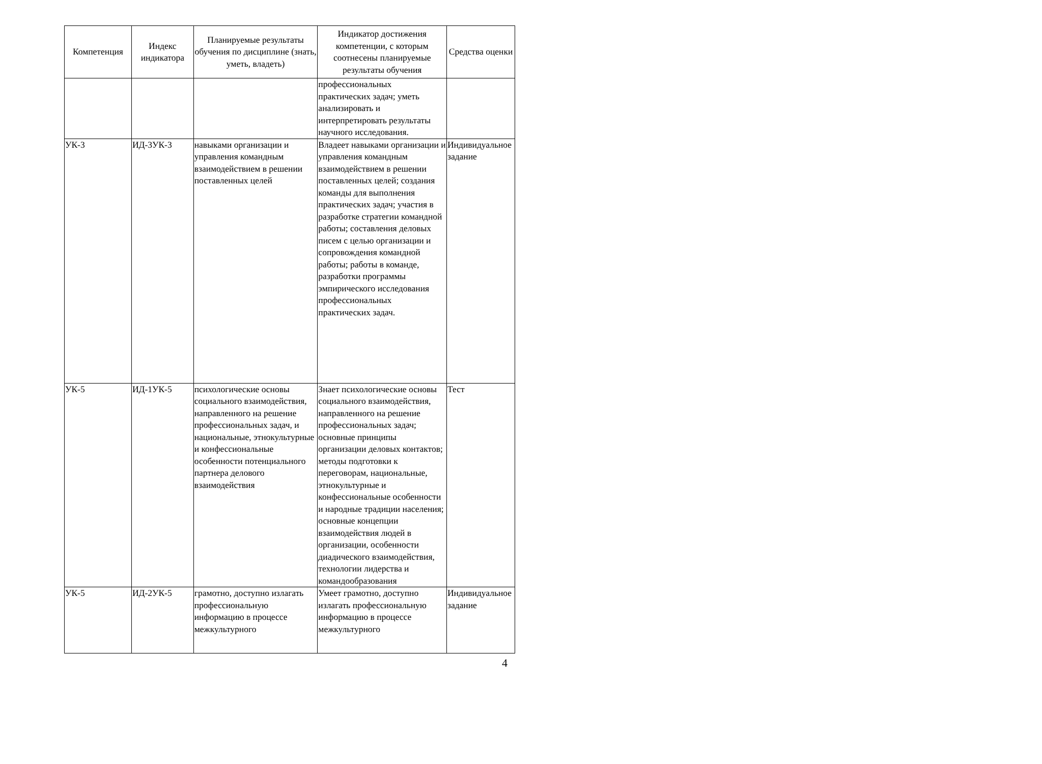| Компетенция | Индекс индикатора | Планируемые результаты обучения по дисциплине (знать, уметь, владеть) | Индикатор достижения компетенции, с которым соотнесены планируемые результаты обучения | Средства оценки |
| --- | --- | --- | --- | --- |
| | | | профессиональных практических задач; уметь анализировать и интерпретировать результаты научного исследования. | |
| УК-3 | ИД-3УК-3 | навыками организации и управления командным взаимодействием в решении поставленных целей | Владеет навыками организации и управления командным взаимодействием в решении поставленных целей; создания команды для выполнения практических задач; участия в разработке стратегии командной работы; составления деловых писем с целью организации и сопровождения командной работы; работы в команде, разработки программы эмпирического исследования профессиональных практических задач. | Индивидуальное задание |
| УК-5 | ИД-1УК-5 | психологические основы социального взаимодействия, направленного на решение профессиональных задач, и национальные, этнокультурные и конфессиональные особенности потенциального партнера делового взаимодействия | Знает психологические основы социального взаимодействия, направленного на решение профессиональных задач; основные принципы организации деловых контактов; методы подготовки к переговорам, национальные, этнокультурные и конфессиональные особенности и народные традиции населения; основные концепции взаимодействия людей в организации, особенности диадического взаимодействия, технологии лидерства и командообразования | Тест |
| УК-5 | ИД-2УК-5 | грамотно, доступно излагать профессиональную информацию в процессе межкультурного | Умеет грамотно, доступно излагать профессиональную информацию в процессе межкультурного | Индивидуальное задание |
4